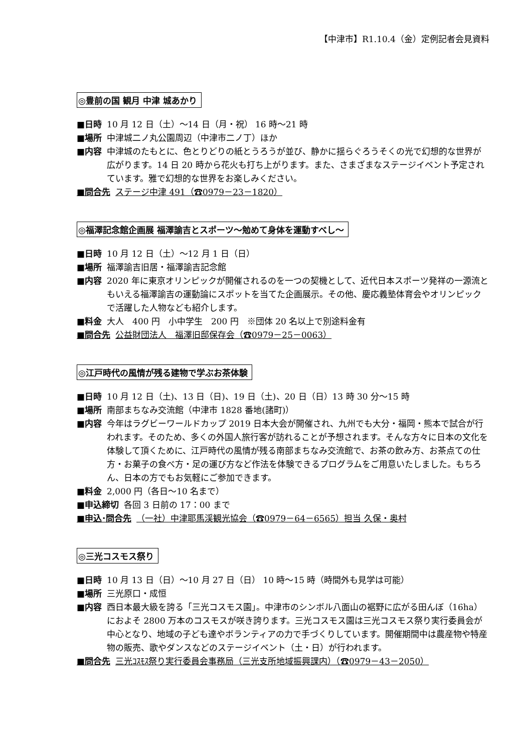【中津市】R1.10.4（金）定例記者会見資料
◎豊前の国 観月 中津 城あかり
■日時 10 月 12 日（土）～14 日（月・祝） 16 時～21 時
■場所 中津城二ノ丸公園周辺（中津市二ノ丁）ほか
■内容 中津城のたもとに、色とりどりの紙とうろうが並び、静かに揺らぐろうそくの光で幻想的な世界が広がります。14 日 20 時から花火も打ち上がります。また、さまざまなステージイベント予定されています。雅で幻想的な世界をお楽しみください。
■問合先 ステージ中津 491（☎0979－23－1820）
◎福澤記念館企画展 福澤諭吉とスポーツ～勉めて身体を運動すべし～
■日時 10 月 12 日（土）～12 月 1 日（日）
■場所 福澤諭吉旧居・福澤諭吉記念館
■内容 2020 年に東京オリンピックが開催されるのを一つの契機として、近代日本スポーツ発祥の一源流ともいえる福澤諭吉の運動論にスポットを当てた企画展示。その他、慶応義塾体育会やオリンピックで活躍した人物なども紹介します。
■料金 大人　400 円　小中学生　200 円　※団体 20 名以上で別途料金有
■問合先 公益財団法人　福澤旧邸保存会（☎0979－25－0063）
◎江戸時代の風情が残る建物で学ぶお茶体験
■日時 10 月 12 日（土)、13 日（日)、19 日（土)、20 日（日）13 時 30 分～15 時
■場所 南部まちなみ交流館（中津市 1828 番地(諸町)）
■内容 今年はラグビーワールドカップ 2019 日本大会が開催され、九州でも大分・福岡・熊本で試合が行われます。そのため、多くの外国人旅行客が訪れることが予想されます。そんな方々に日本の文化を体験して頂くために、江戸時代の風情が残る南部まちなみ交流館で、お茶の飲み方、お茶点ての仕方・お菓子の食べ方・足の運び方など作法を体験できるプログラムをご用意いたしました。もちろん、日本の方でもお気軽にご参加できます。
■料金 2,000 円（各日～10 名まで）
■申込締切 各回 3 日前の 17：00 まで
■申込･問合先 （一社）中津耶馬渓観光協会（☎0979－64－6565）担当 久保・奥村
◎三光コスモス祭り
■日時 10 月 13 日（日）～10 月 27 日（日） 10 時～15 時（時間外も見学は可能）
■場所 三光原口・成恒
■内容 西日本最大級を誇る「三光コスモス園」。中津市のシンボル八面山の裾野に広がる田んぼ（16ha）におよそ 2800 万本のコスモスが咲き誇ります。三光コスモス園は三光コスモス祭り実行委員会が中心となり、地域の子ども達やボランティアの力で手づくりしています。開催期間中は農産物や特産物の販売、歌やダンスなどのステージイベント（土・日）が行われます。
■問合先 三光ｺｽﾓｽ祭り実行委員会事務局（三光支所地域振興課内）（☎0979－43－2050）